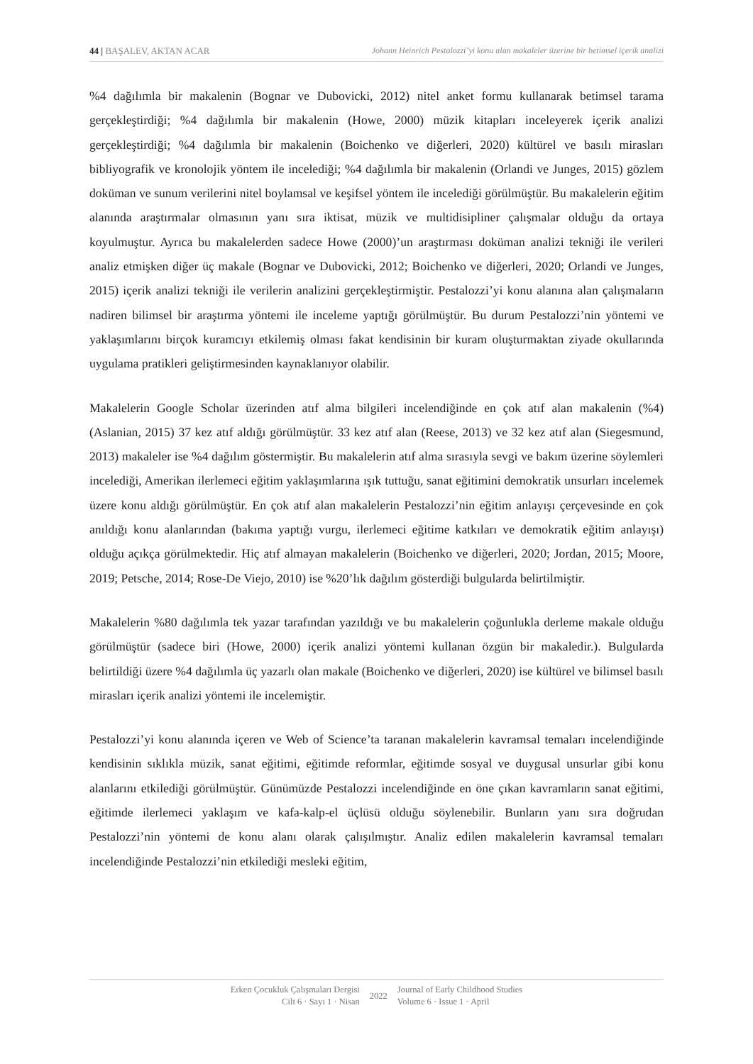44 | BAŞALEV, AKTAN ACAR Johann Heinrich Pestalozzi’yi konu alan makaleler üzerine bir betimsel içerik analizi
%4 dağılımla bir makalenin (Bognar ve Dubovicki, 2012) nitel anket formu kullanarak betimsel tarama gerçekleştirdiği; %4 dağılımla bir makalenin (Howe, 2000) müzik kitapları inceleyerek içerik analizi gerçekleştirdiği; %4 dağılımla bir makalenin (Boichenko ve diğerleri, 2020) kültürel ve basılı mirasları bibliyografik ve kronolojik yöntem ile incelediği; %4 dağılımla bir makalenin (Orlandi ve Junges, 2015) gözlem doküman ve sunum verilerini nitel boylamsal ve keşifsel yöntem ile incelediği görülmüştür. Bu makalelerin eğitim alanında araştırmalar olmasının yanı sıra iktisat, müzik ve multidisipliner çalışmalar olduğu da ortaya koyulmuştur. Ayrıca bu makalelerden sadece Howe (2000)’un araştırması doküman analizi tekniği ile verileri analiz etmişken diğer üç makale (Bognar ve Dubovicki, 2012; Boichenko ve diğerleri, 2020; Orlandi ve Junges, 2015) içerik analizi tekniği ile verilerin analizini gerçekleştirmiştir. Pestalozzi’yi konu alanına alan çalışmaların nadiren bilimsel bir araştırma yöntemi ile inceleme yaptığı görülmüştür. Bu durum Pestalozzi’nin yöntemi ve yaklaşımlarını birçok kuramcıyı etkilemiş olması fakat kendisinin bir kuram oluşturmaktan ziyade okullarında uygulama pratikleri geliştirmesinden kaynaklanıyor olabilir.
Makalelerin Google Scholar üzerinden atıf alma bilgileri incelendiğinde en çok atıf alan makalenin (%4) (Aslanian, 2015) 37 kez atıf aldığı görülmüştür. 33 kez atıf alan (Reese, 2013) ve 32 kez atıf alan (Siegesmund, 2013) makaleler ise %4 dağılım göstermiştir. Bu makalelerin atıf alma sırasıyla sevgi ve bakım üzerine söylemleri incelediği, Amerikan ilerlemeci eğitim yaklaşımlarına ışık tuttuğu, sanat eğitimini demokratik unsurları incelemek üzere konu aldığı görülmüştür. En çok atıf alan makalelerin Pestalozzi’nin eğitim anlayışı çerçevesinde en çok anıldığı konu alanlarından (bakıma yaptığı vurgu, ilerlemeci eğitime katkıları ve demokratik eğitim anlayışı) olduğu açıkça görülmektedir. Hiç atıf almayan makalelerin (Boichenko ve diğerleri, 2020; Jordan, 2015; Moore, 2019; Petsche, 2014; Rose-De Viejo, 2010) ise %20’lık dağılım gösterdiği bulgularda belirtilmiştir.
Makalelerin %80 dağılımla tek yazar tarafından yazıldığı ve bu makalelerin çoğunlukla derleme makale olduğu görülmüştür (sadece biri (Howe, 2000) içerik analizi yöntemi kullanan özgün bir makaledir.). Bulgularda belirtildiği üzere %4 dağılımla üç yazarlı olan makale (Boichenko ve diğerleri, 2020) ise kültürel ve bilimsel basılı mirasları içerik analizi yöntemi ile incelemiştir.
Pestalozzi’yi konu alanında içeren ve Web of Science’ta taranan makalelerin kavramsal temaları incelendiğinde kendisinin sıklıkla müzik, sanat eğitimi, eğitimde reformlar, eğitimde sosyal ve duygusal unsurlar gibi konu alanlarını etkilediği görülmüştür. Günümüzde Pestalozzi incelendiğinde en öne çıkan kavramların sanat eğitimi, eğitimde ilerlemeci yaklaşım ve kafa-kalp-el üçlüsü olduğu söylenebilir. Bunların yanı sıra doğrudan Pestalozzi’nin yöntemi de konu alanı olarak çalışılmıştır. Analiz edilen makalelerin kavramsal temaları incelendiğinde Pestalozzi’nin etkilediği mesleki eğitim,
Erken Çocukluk Çalışmaları Dergisi
Cilt 6 · Sayı 1 · Nisan
2022
Journal of Early Childhood Studies
Volume 6 · Issue 1 · April